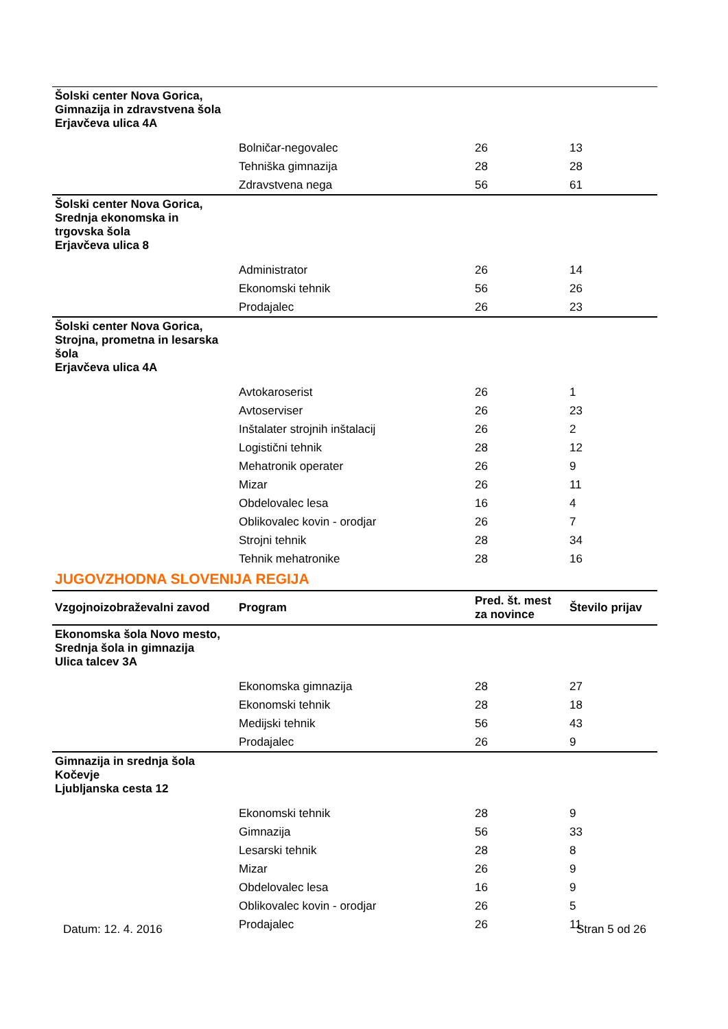| Šolski center Nova Gorica, Gimnazija in zdravstvena šola Erjavčeva ulica 4A | | | |
| | Bolničar-negovalec | 26 | 13 |
| | Tehniška gimnazija | 28 | 28 |
| | Zdravstvena nega | 56 | 61 |
| Šolski center Nova Gorica, Srednja ekonomska in trgovska šola Erjavčeva ulica 8 | | | |
| | Administrator | 26 | 14 |
| | Ekonomski tehnik | 56 | 26 |
| | Prodajalec | 26 | 23 |
| Šolski center Nova Gorica, Strojna, prometna in lesarska šola Erjavčeva ulica 4A | | | |
| | Avtokaroserist | 26 | 1 |
| | Avtoserviser | 26 | 23 |
| | Inštalater strojnih inštalacij | 26 | 2 |
| | Logistični tehnik | 28 | 12 |
| | Mehatronik operater | 26 | 9 |
| | Mizar | 26 | 11 |
| | Obdelovalec lesa | 16 | 4 |
| | Oblikovalec kovin - orodjar | 26 | 7 |
| | Strojni tehnik | 28 | 34 |
| | Tehnik mehatronike | 28 | 16 |
JUGOVZHODNA SLOVENIJA REGIJA
| Vzgojnoizobraževalni zavod | Program | Pred. št. mest za novince | Število prijav |
| --- | --- | --- | --- |
| Ekonomska šola Novo mesto, Srednja šola in gimnazija Ulica talcev 3A | | | |
| | Ekonomska gimnazija | 28 | 27 |
| | Ekonomski tehnik | 28 | 18 |
| | Medijski tehnik | 56 | 43 |
| | Prodajalec | 26 | 9 |
| Gimnazija in srednja šola Kočevje Ljubljanska cesta 12 | | | |
| | Ekonomski tehnik | 28 | 9 |
| | Gimnazija | 56 | 33 |
| | Lesarski tehnik | 28 | 8 |
| | Mizar | 26 | 9 |
| | Obdelovalec lesa | 16 | 9 |
| | Oblikovalec kovin - orodjar | 26 | 5 |
| | Prodajalec | 26 | 11 |
Datum: 12. 4. 2016 Stran 5 od 26